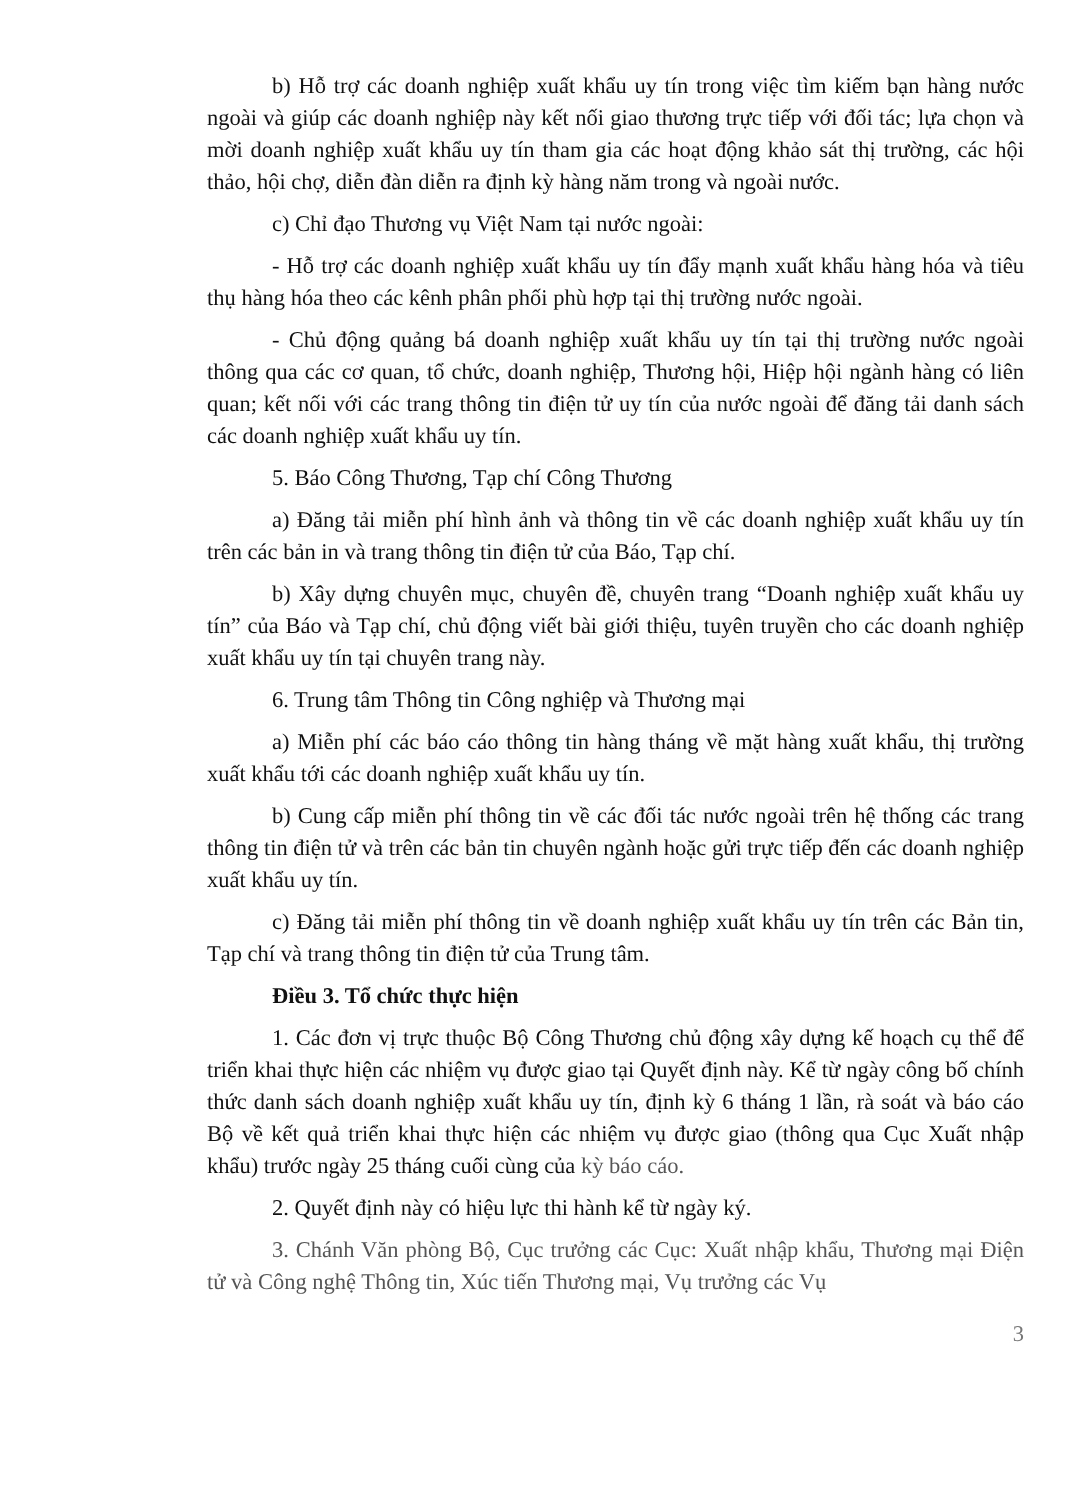b) Hỗ trợ các doanh nghiệp xuất khẩu uy tín trong việc tìm kiếm bạn hàng nước ngoài và giúp các doanh nghiệp này kết nối giao thương trực tiếp với đối tác; lựa chọn và mời doanh nghiệp xuất khẩu uy tín tham gia các hoạt động khảo sát thị trường, các hội thảo, hội chợ, diễn đàn diễn ra định kỳ hàng năm trong và ngoài nước.
c) Chỉ đạo Thương vụ Việt Nam tại nước ngoài:
- Hỗ trợ các doanh nghiệp xuất khẩu uy tín đẩy mạnh xuất khẩu hàng hóa và tiêu thụ hàng hóa theo các kênh phân phối phù hợp tại thị trường nước ngoài.
- Chủ động quảng bá doanh nghiệp xuất khẩu uy tín tại thị trường nước ngoài thông qua các cơ quan, tổ chức, doanh nghiệp, Thương hội, Hiệp hội ngành hàng có liên quan; kết nối với các trang thông tin điện tử uy tín của nước ngoài để đăng tải danh sách các doanh nghiệp xuất khẩu uy tín.
5. Báo Công Thương, Tạp chí Công Thương
a) Đăng tải miễn phí hình ảnh và thông tin về các doanh nghiệp xuất khẩu uy tín trên các bản in và trang thông tin điện tử của Báo, Tạp chí.
b) Xây dựng chuyên mục, chuyên đề, chuyên trang “Doanh nghiệp xuất khẩu uy tín” của Báo và Tạp chí, chủ động viết bài giới thiệu, tuyên truyền cho các doanh nghiệp xuất khẩu uy tín tại chuyên trang này.
6. Trung tâm Thông tin Công nghiệp và Thương mại
a) Miễn phí các báo cáo thông tin hàng tháng về mặt hàng xuất khẩu, thị trường xuất khẩu tới các doanh nghiệp xuất khẩu uy tín.
b) Cung cấp miễn phí thông tin về các đối tác nước ngoài trên hệ thống các trang thông tin điện tử và trên các bản tin chuyên ngành hoặc gửi trực tiếp đến các doanh nghiệp xuất khẩu uy tín.
c) Đăng tải miễn phí thông tin về doanh nghiệp xuất khẩu uy tín trên các Bản tin, Tạp chí và trang thông tin điện tử của Trung tâm.
Điều 3. Tổ chức thực hiện
1. Các đơn vị trực thuộc Bộ Công Thương chủ động xây dựng kế hoạch cụ thể để triển khai thực hiện các nhiệm vụ được giao tại Quyết định này. Kể từ ngày công bố chính thức danh sách doanh nghiệp xuất khẩu uy tín, định kỳ 6 tháng 1 lần, rà soát và báo cáo Bộ về kết quả triển khai thực hiện các nhiệm vụ được giao (thông qua Cục Xuất nhập khẩu) trước ngày 25 tháng cuối cùng của kỳ báo cáo.
2. Quyết định này có hiệu lực thi hành kể từ ngày ký.
3. Chánh Văn phòng Bộ, Cục trưởng các Cục: Xuất nhập khẩu, Thương mại Điện tử và Công nghệ Thông tin, Xúc tiến Thương mại, Vụ trưởng các Vụ
3